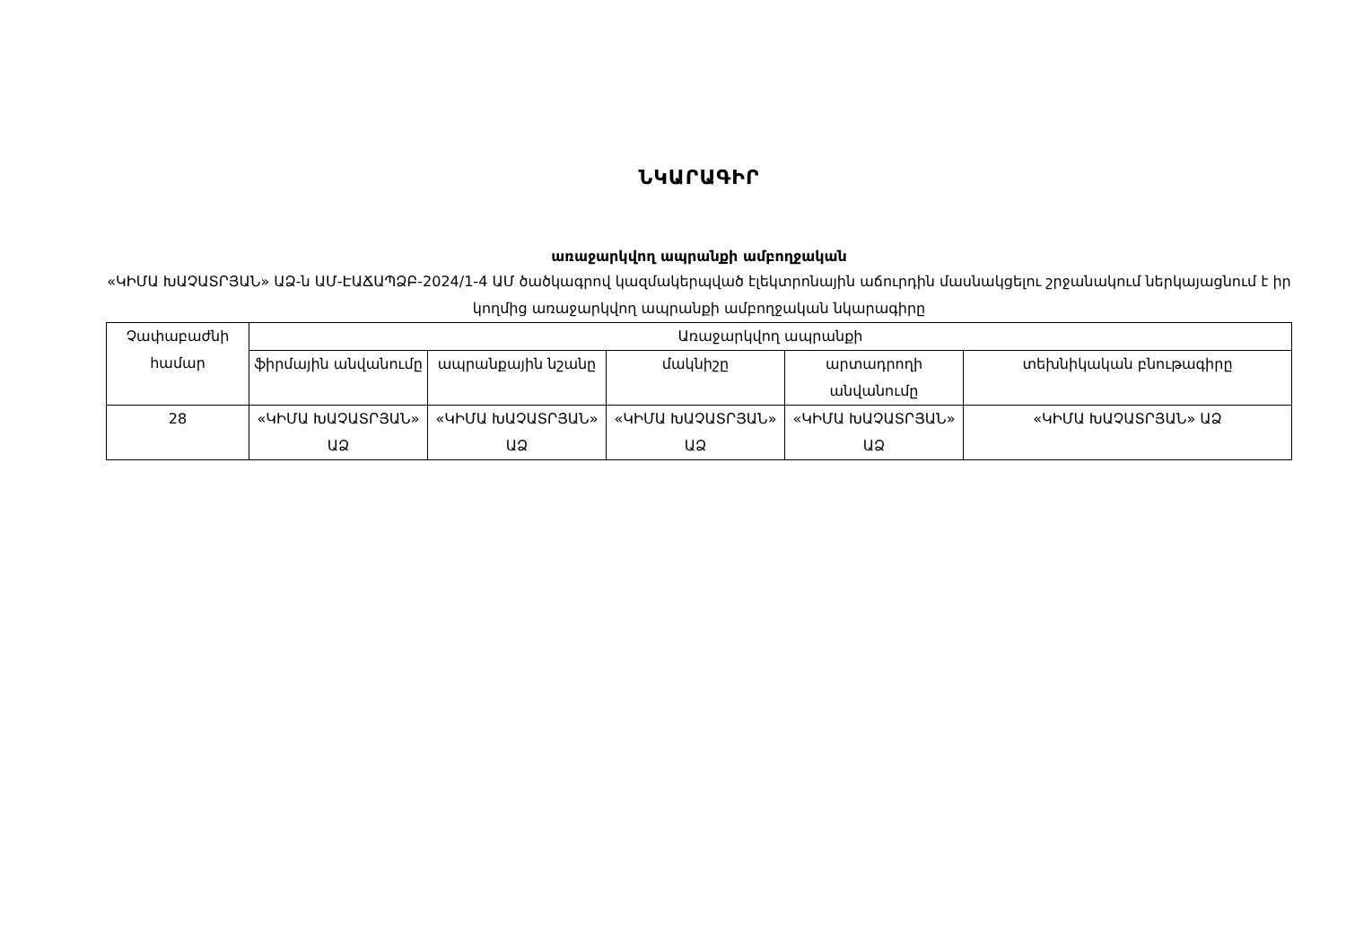ՆԿԱՐԱԳԻՐ
առաջարկվող ապրանքի ամբողջական
«ԿԻՄԱ ԽԱՉԱՏՐՅԱՆ» ԱՁ-ն ԱՄ-ԷԱՃԱՊՁԲ-2024/1-4 ԱՄ ծածկագրով կազմակերպված էլեկտրոնային աճուրդին մասնակցելու շրջանակում ներկայացնում է իր կողմից առաջարկվող ապրանքի ամբողջական նկարագիրը
| Չափաբաժնի համար | Առաջարկվող ապրանքի | | | | |
| --- | --- | --- | --- | --- | --- |
| | ֆիրմային անվանումը | ապրանքային նշանը | մակնիշը | արտադրողի անվանումը | տեխնիկական բնութագիրը |
| 28 | «ԿԻՄԱ ԽԱՉԱՏՐՅԱՆ» ԱՁ | «ԿԻՄԱ ԽԱՉԱՏՐՅԱՆ» ԱՁ | «ԿԻՄԱ ԽԱՉԱՏՐՅԱՆ» ԱՁ | «ԿԻՄԱ ԽԱՉԱՏՐՅԱՆ» ԱՁ | «ԿԻՄԱ ԽԱՉԱՏՐՅԱՆ» ԱՁ |